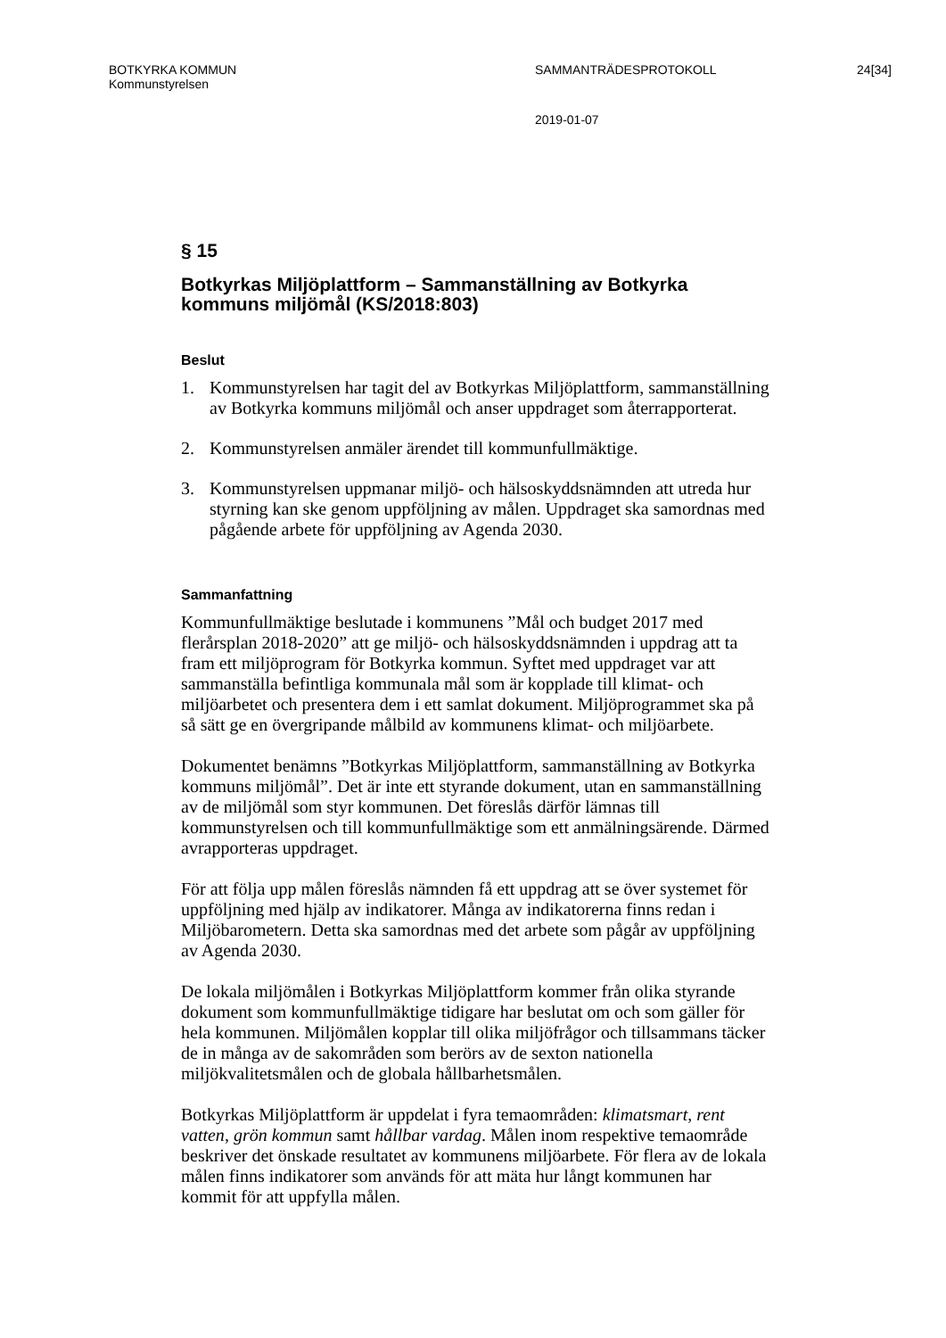BOTKYRKA KOMMUN
Kommunstyrelsen
SAMMANTRÄDESPROTOKOLL 24[34]
2019-01-07
§ 15
Botkyrkas Miljöplattform – Sammanställning av Botkyrka kommuns miljömål (KS/2018:803)
Beslut
1. Kommunstyrelsen har tagit del av Botkyrkas Miljöplattform, sammanställning av Botkyrka kommuns miljömål och anser uppdraget som återrapporterat.
2. Kommunstyrelsen anmäler ärendet till kommunfullmäktige.
3. Kommunstyrelsen uppmanar miljö- och hälsoskyddsnämnden att utreda hur styrning kan ske genom uppföljning av målen. Uppdraget ska samordnas med pågående arbete för uppföljning av Agenda 2030.
Sammanfattning
Kommunfullmäktige beslutade i kommunens ”Mål och budget 2017 med flerårsplan 2018-2020” att ge miljö- och hälsoskyddsnämnden i uppdrag att ta fram ett miljöprogram för Botkyrka kommun. Syftet med uppdraget var att sammanställa befintliga kommunala mål som är kopplade till klimat- och miljöarbetet och presentera dem i ett samlat dokument. Miljöprogrammet ska på så sätt ge en övergripande målbild av kommunens klimat- och miljöarbete.
Dokumentet benämns ”Botkyrkas Miljöplattform, sammanställning av Botkyrka kommuns miljömål”. Det är inte ett styrande dokument, utan en sammanställning av de miljömål som styr kommunen. Det föreslås därför lämnas till kommunstyrelsen och till kommunfullmäktige som ett anmälningsärende. Därmed avrapporteras uppdraget.
För att följa upp målen föreslås nämnden få ett uppdrag att se över systemet för uppföljning med hjälp av indikatorer. Många av indikatorerna finns redan i Miljöbarometern. Detta ska samordnas med det arbete som pågår av uppföljning av Agenda 2030.
De lokala miljömålen i Botkyrkas Miljöplattform kommer från olika styrande dokument som kommunfullmäktige tidigare har beslutat om och som gäller för hela kommunen. Miljömålen kopplar till olika miljöfrågor och tillsammans täcker de in många av de sakområden som berörs av de sexton nationella miljökvalitetsmålen och de globala hållbarhetsmålen.
Botkyrkas Miljöplattform är uppdelat i fyra temaområden: klimatsmart, rent vatten, grön kommun samt hållbar vardag. Målen inom respektive temaområde beskriver det önskade resultatet av kommunens miljöarbete. För flera av de lokala målen finns indikatorer som används för att mäta hur långt kommunen har kommit för att uppfylla målen.